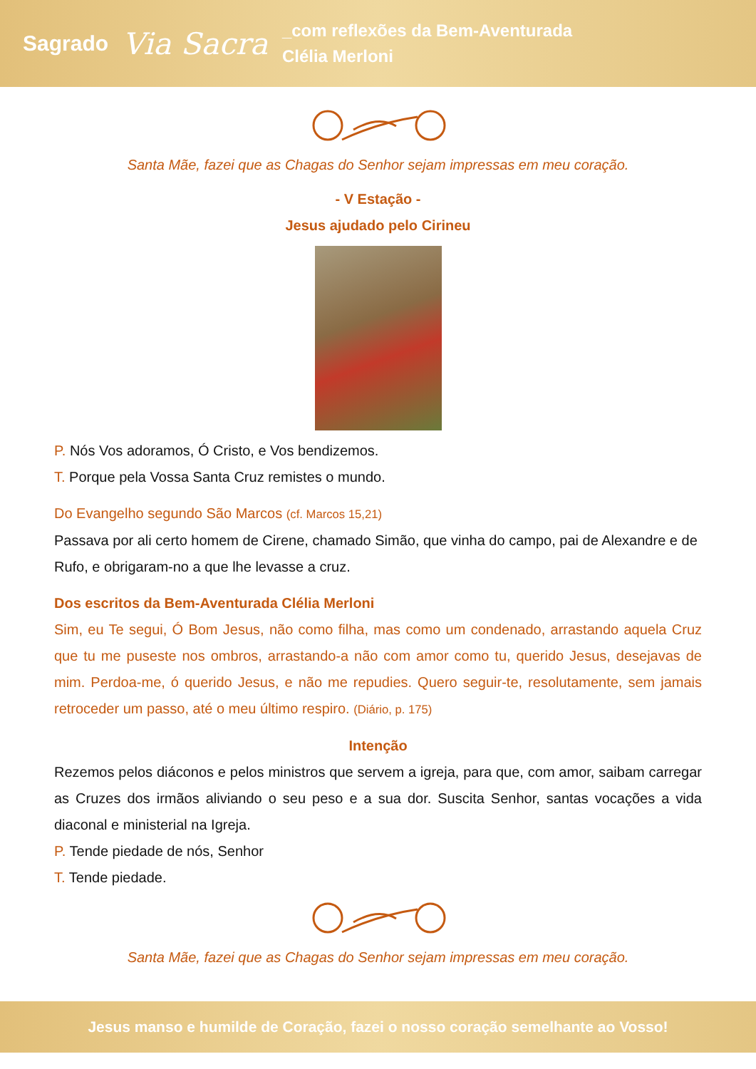Sagrado
Via Sacra
_com reflexões da Bem-Aventurada
Clélia Merloni
Santa Mãe, fazei que as Chagas do Senhor sejam impressas em meu coração.
- V Estação -
Jesus ajudado pelo Cirineu
P. Nós Vos adoramos, Ó Cristo, e Vos bendizemos.
T. Porque pela Vossa Santa Cruz remistes o mundo.
Do Evangelho segundo São Marcos (cf. Marcos 15,21)
Passava por ali certo homem de Cirene, chamado Simão, que vinha do campo, pai de Alexandre e de Rufo, e obrigaram-no a que lhe levasse a cruz.
Dos escritos da Bem-Aventurada Clélia Merloni
Sim, eu Te segui, Ó Bom Jesus, não como filha, mas como um condenado, arrastando aquela Cruz que tu me puseste nos ombros, arrastando-a não com amor como tu, querido Jesus, desejavas de mim. Perdoa-me, ó querido Jesus, e não me repudies. Quero seguir-te, resolutamente, sem jamais retroceder um passo, até o meu último respiro. (Diário, p. 175)
Intenção
Rezemos pelos diáconos e pelos ministros que servem a igreja, para que, com amor, saibam carregar as Cruzes dos irmãos aliviando o seu peso e a sua dor. Suscita Senhor, santas vocações a vida diaconal e ministerial na Igreja.
P. Tende piedade de nós, Senhor
T. Tende piedade.
Santa Mãe, fazei que as Chagas do Senhor sejam impressas em meu coração.
Jesus manso e humilde de Coração, fazei o nosso coração semelhante ao Vosso!